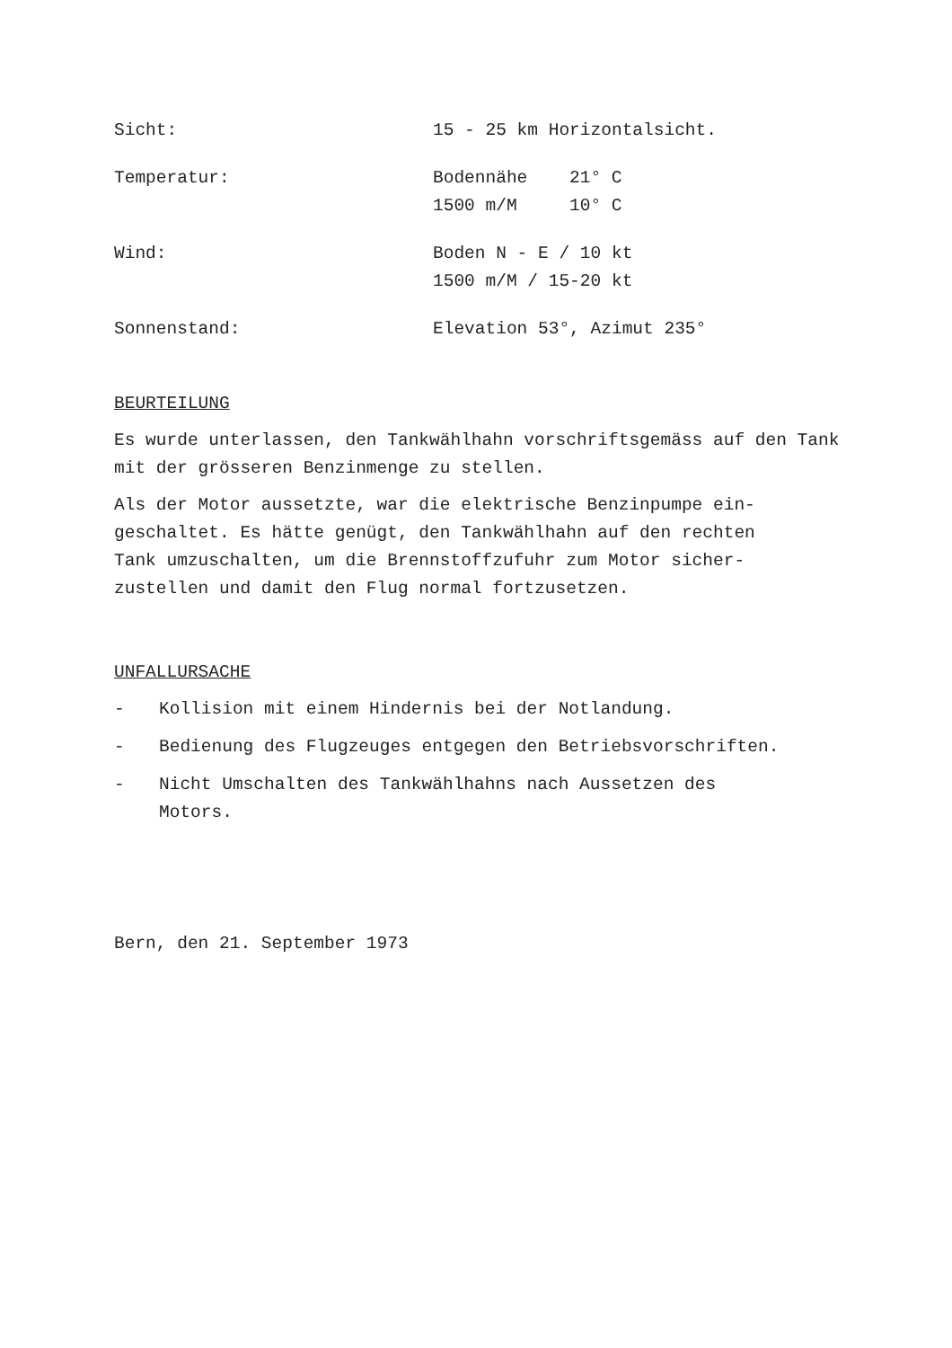Sicht: 15 - 25 km Horizontalsicht.
Temperatur: Bodennähe 21° C
1500 m/M 10° C
Wind: Boden N - E / 10 kt
1500 m/M / 15-20 kt
Sonnenstand: Elevation 53°, Azimut 235°
BEURTEILUNG
Es wurde unterlassen, den Tankwählhahn vorschriftsgemäss auf den Tank mit der grösseren Benzinmenge zu stellen.
Als der Motor aussetzte, war die elektrische Benzinpumpe ein-
geschaltet. Es hätte genügt, den Tankwählhahn auf den rechten
Tank umzuschalten, um die Brennstoffzufuhr zum Motor sicher-
zustellen und damit den Flug normal fortzusetzen.
UNFALLURSACHE
- Kollision mit einem Hindernis bei der Notlandung.
- Bedienung des Flugzeuges entgegen den Betriebsvorschriften.
- Nicht Umschalten des Tankwählhahns nach Aussetzen des
Motors.
Bern, den 21. September 1973